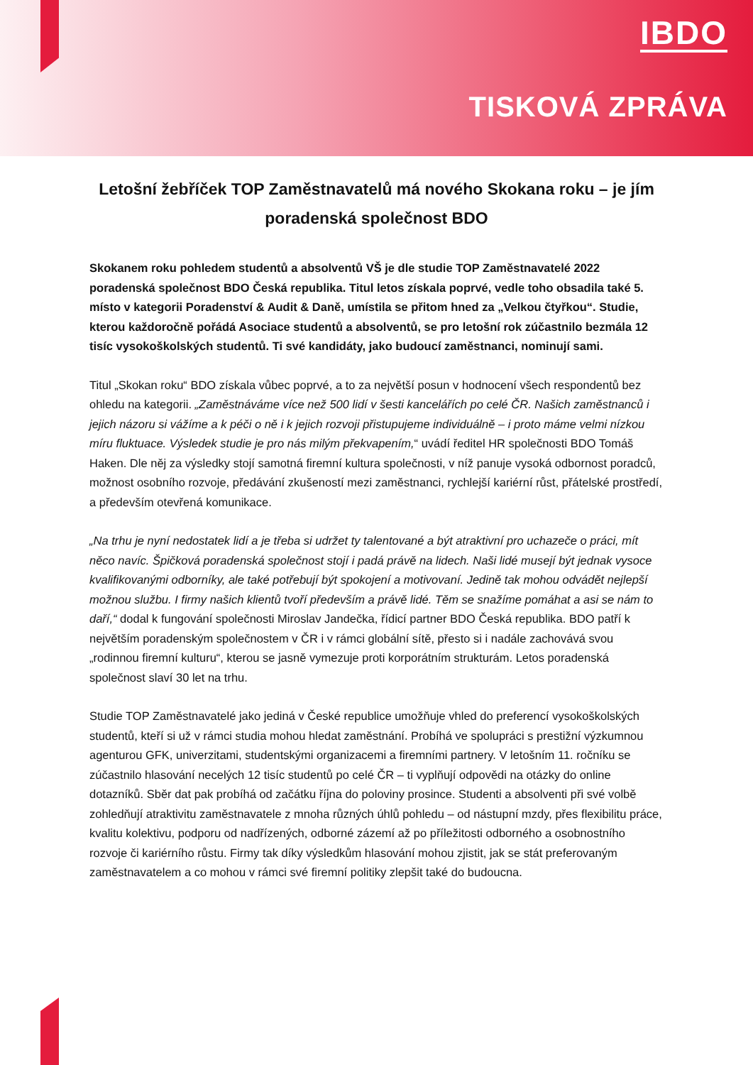IBDO
TISKOVÁ ZPRÁVA
Letošní žebříček TOP Zaměstnavatelů má nového Skokana roku – je jím poradenská společnost BDO
Skokanem roku pohledem studentů a absolventů VŠ je dle studie TOP Zaměstnavatelé 2022 poradenská společnost BDO Česká republika. Titul letos získala poprvé, vedle toho obsadila také 5. místo v kategorii Poradenství & Audit & Daně, umístila se přitom hned za „Velkou čtyřkou“. Studie, kterou každoročně pořádá Asociace studentů a absolventů, se pro letošní rok zúčastnilo bezmála 12 tisíc vysokoškolských studentů. Ti své kandidáty, jako budoucí zaměstnanci, nominují sami.
Titul „Skokan roku“ BDO získala vůbec poprvé, a to za největší posun v hodnocení všech respondentů bez ohledu na kategorii. „Zaměstnáváme více než 500 lidí v šesti kancelářích po celé ČR. Našich zaměstnanců i jejich názoru si vážíme a k péči o ně i k jejich rozvoji přistupujeme individuálně – i proto máme velmi nízkou míru fluktuace. Výsledek studie je pro nás milým překvapením,“ uvádí ředitel HR společnosti BDO Tomáš Haken. Dle něj za výsledky stojí samotná firemní kultura společnosti, v níž panuje vysoká odbornost poradců, možnost osobního rozvoje, předávání zkušeností mezi zaměstnanci, rychlejší kariérní růst, přátelské prostředí, a především otevřená komunikace.
„Na trhu je nyní nedostatek lidí a je třeba si udržet ty talentované a být atraktivní pro uchazeče o práci, mít něco navíc. Špičková poradenská společnost stojí i padá právě na lidech. Naši lidé musejí být jednak vysoce kvalifikovanými odborníky, ale také potřebují být spokojení a motivovaní. Jedině tak mohou odvádět nejlepší možnou službu. I firmy našich klientů tvoří především a právě lidé. Těm se snažíme pomáhat a asi se nám to daří,“ dodal k fungování společnosti Miroslav Jandečka, řídicí partner BDO Česká republika. BDO patří k největším poradenským společnostem v ČR i v rámci globální sítě, přesto si i nadále zachovává svou „rodinnou firemní kulturu“, kterou se jasně vymezuje proti korporátním strukturám. Letos poradenská společnost slaví 30 let na trhu.
Studie TOP Zaměstnavatelé jako jediná v České republice umožňuje vhled do preferencí vysokoškolských studentů, kteří si už v rámci studia mohou hledat zaměstnání. Probíhá ve spolupráci s prestižní výzkumnou agenturou GFK, univerzitami, studentskými organizacemi a firemními partnery. V letošním 11. ročníku se zúčastnilo hlasování necelých 12 tisíc studentů po celé ČR – ti vyplňují odpovědi na otázky do online dotazníků. Sběr dat pak probíhá od začátku října do poloviny prosince. Studenti a absolventi při své volbě zohledňují atraktivitu zaměstnavatele z mnoha různých úhlů pohledu – od nástupní mzdy, přes flexibilitu práce, kvalitu kolektivu, podporu od nadřízených, odborné zázemí až po příležitosti odborného a osobnostního rozvoje či kariérního růstu. Firmy tak díky výsledkům hlasování mohou zjistit, jak se stát preferovaným zaměstnavatelem a co mohou v rámci své firemní politiky zlepšit také do budoucna.